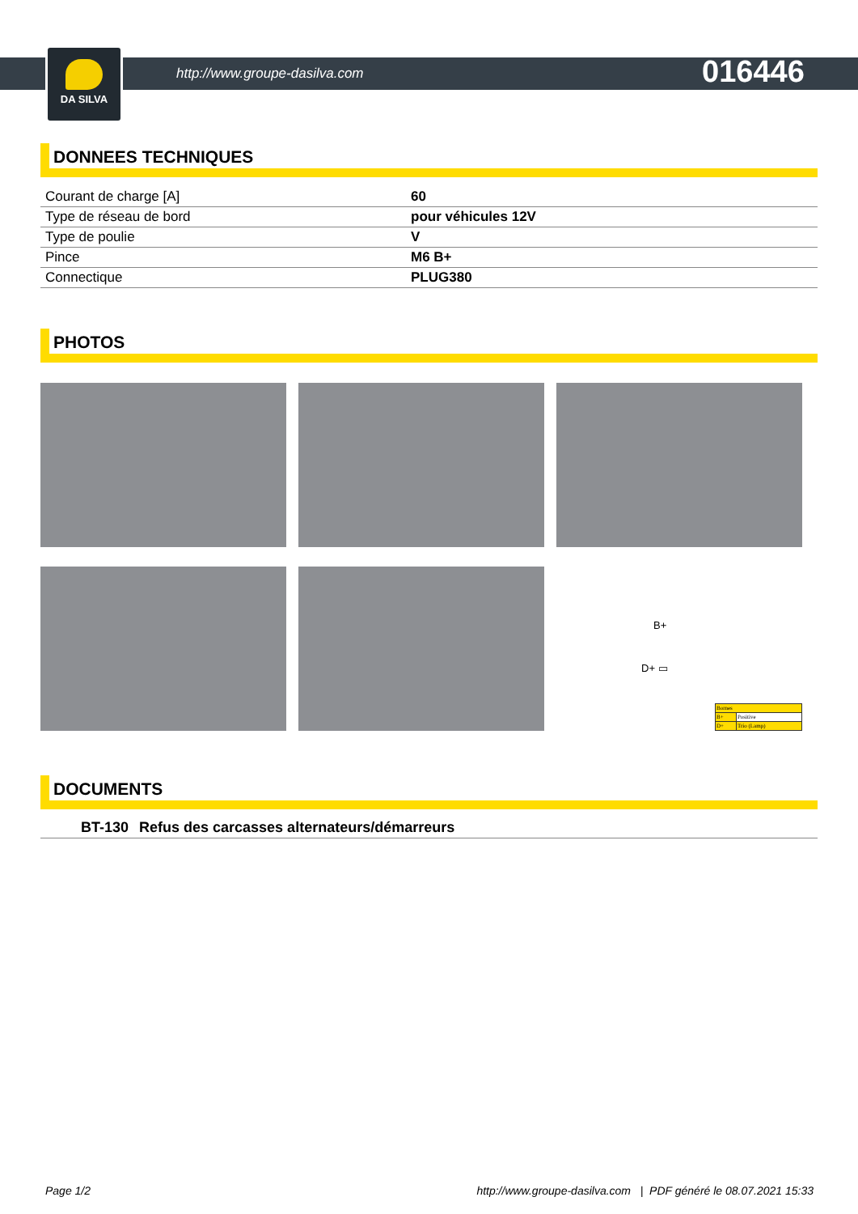DA SILVA
http://www.groupe-dasilva.com
016446
DONNEES TECHNIQUES
| Courant de charge [A] | 60 |
| Type de réseau de bord | pour véhicules 12V |
| Type de poulie | V |
| Pince | M6 B+ |
| Connectique | PLUG380 |
PHOTOS
B+
D+ ▭
| Bornes | |
| B+ | Positive |
| D+ | Trio (Lamp) |
DOCUMENTS
| BT-130 | Refus des carcasses alternateurs/démarreurs |
Page 1/2 http://www.groupe-dasilva.com | PDF généré le 08.07.2021 15:33